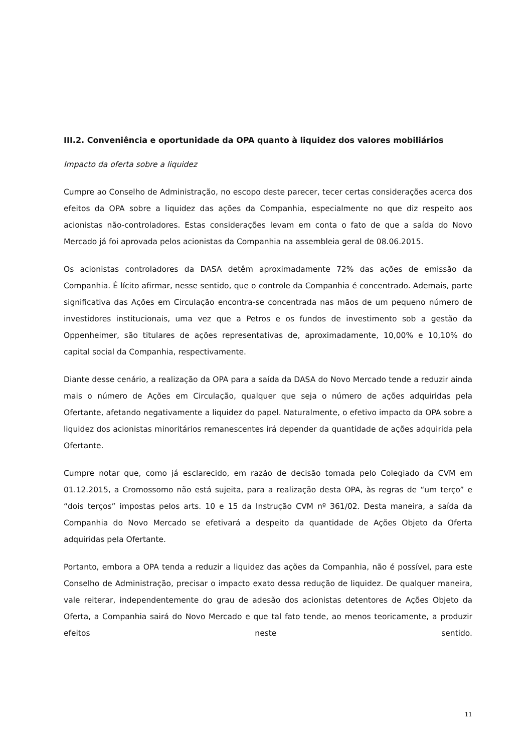III.2. Conveniência e oportunidade da OPA quanto à liquidez dos valores mobiliários
Impacto da oferta sobre a liquidez
Cumpre ao Conselho de Administração, no escopo deste parecer, tecer certas considerações acerca dos efeitos da OPA sobre a liquidez das ações da Companhia, especialmente no que diz respeito aos acionistas não-controladores. Estas considerações levam em conta o fato de que a saída do Novo Mercado já foi aprovada pelos acionistas da Companhia na assembleia geral de 08.06.2015.
Os acionistas controladores da DASA detêm aproximadamente 72% das ações de emissão da Companhia. É lícito afirmar, nesse sentido, que o controle da Companhia é concentrado. Ademais, parte significativa das Ações em Circulação encontra-se concentrada nas mãos de um pequeno número de investidores institucionais, uma vez que a Petros e os fundos de investimento sob a gestão da Oppenheimer, são titulares de ações representativas de, aproximadamente, 10,00% e 10,10% do capital social da Companhia, respectivamente.
Diante desse cenário, a realização da OPA para a saída da DASA do Novo Mercado tende a reduzir ainda mais o número de Ações em Circulação, qualquer que seja o número de ações adquiridas pela Ofertante, afetando negativamente a liquidez do papel. Naturalmente, o efetivo impacto da OPA sobre a liquidez dos acionistas minoritários remanescentes irá depender da quantidade de ações adquirida pela Ofertante.
Cumpre notar que, como já esclarecido, em razão de decisão tomada pelo Colegiado da CVM em 01.12.2015, a Cromossomo não está sujeita, para a realização desta OPA, às regras de “um terço” e “dois terços” impostas pelos arts. 10 e 15 da Instrução CVM nº 361/02. Desta maneira, a saída da Companhia do Novo Mercado se efetivará a despeito da quantidade de Ações Objeto da Oferta adquiridas pela Ofertante.
Portanto, embora a OPA tenda a reduzir a liquidez das ações da Companhia, não é possível, para este Conselho de Administração, precisar o impacto exato dessa redução de liquidez. De qualquer maneira, vale reiterar, independentemente do grau de adesão dos acionistas detentores de Ações Objeto da Oferta, a Companhia sairá do Novo Mercado e que tal fato tende, ao menos teoricamente, a produzir efeitos neste sentido.
11